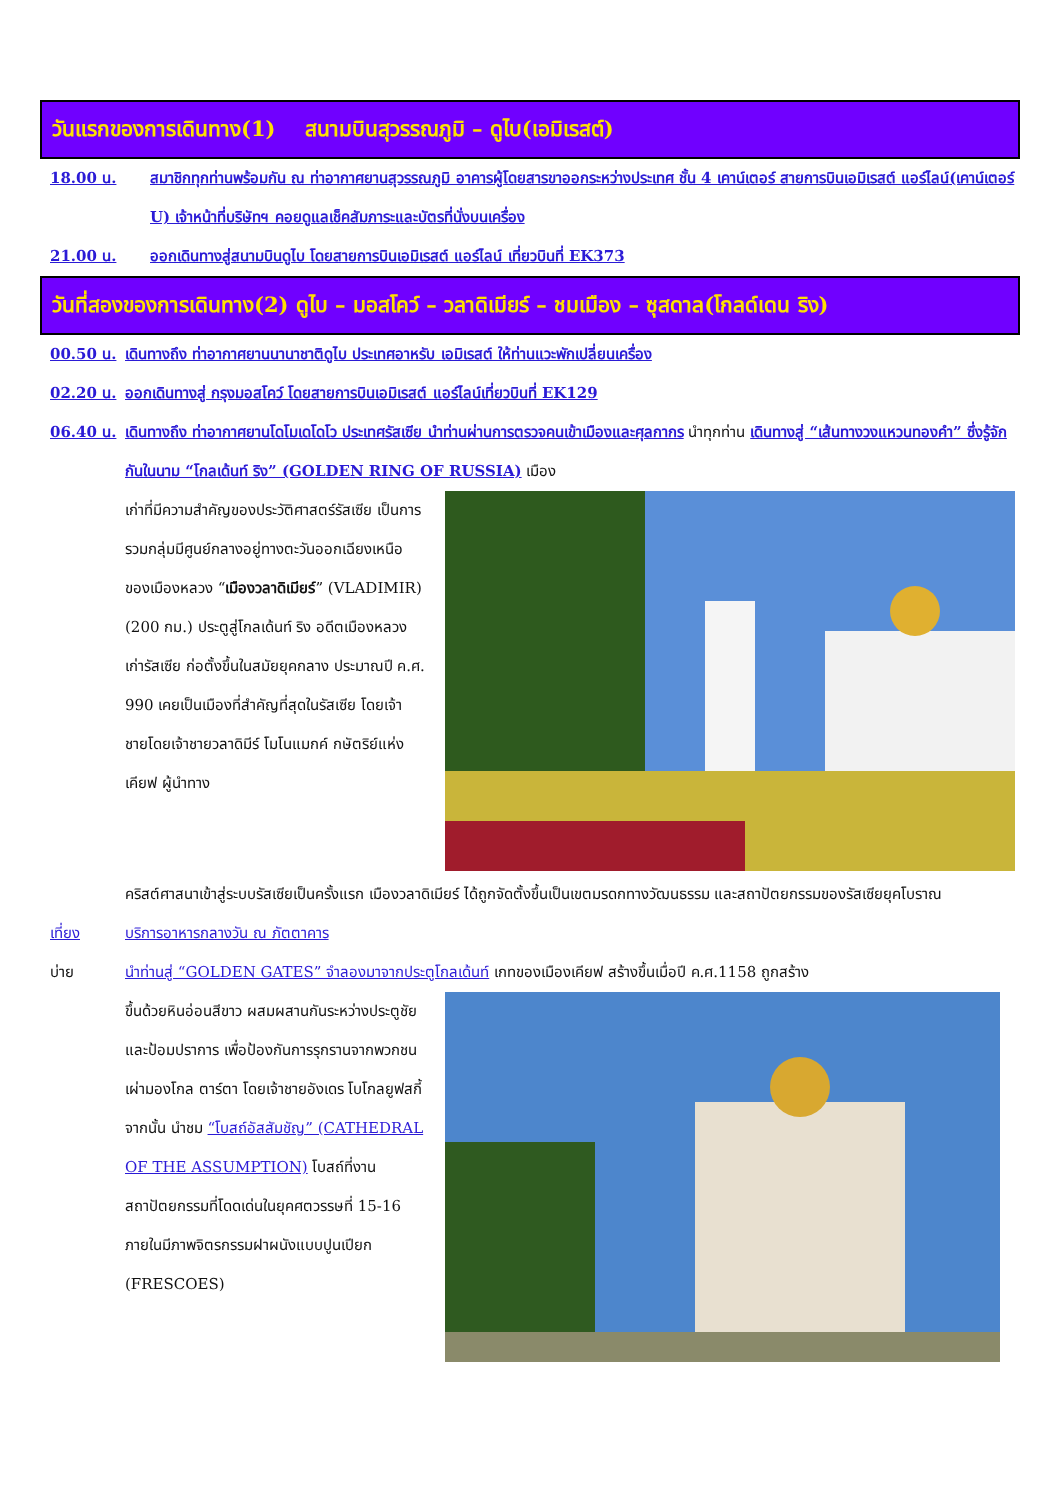วันแรกของการเดินทาง(1) สนามบินสุวรรณภูมิ – ดูไบ(เอมิเรสต์)
18.00 น. สมาชิกทุกท่านพร้อมกัน ณ ท่าอากาศยานสุวรรณภูมิ อาคารผู้โดยสารขาออกระหว่างประเทศ ชั้น 4 เคาน์เตอร์ สายการบินเอมิเรสต์ แอร์ไลน์(เคาน์เตอร์ U) เจ้าหน้าที่บริษัทฯ คอยดูแลเช็คสัมภาระและบัตรที่นั่งบนเครื่อง
21.00 น. ออกเดินทางสู่สนามบินดูไบ โดยสายการบินเอมิเรสต์ แอร์ไลน์ เที่ยวบินที่ EK373
วันที่สองของการเดินทาง(2) ดูไบ – มอสโคว์ – วลาดิเมียร์ – ชมเมือง – ซุสดาล(โกลด์เดน ริง)
00.50 น. เดินทางถึง ท่าอากาศยานนานาชาติดูไบ ประเทศอาหรับ เอมิเรสต์ ให้ท่านแวะพักเปลี่ยนเครื่อง
02.20 น. ออกเดินทางสู่ กรุงมอสโคว์ โดยสายการบินเอมิเรสต์ แอร์ไลน์เที่ยวบินที่ EK129
06.40 น. เดินทางถึง ท่าอากาศยานโดโมเดโดโว ประเทศรัสเซีย นำท่านผ่านการตรวจคนเข้าเมืองและศุลกากร นำทุกท่าน เดินทางสู่ “เส้นทางวงแหวนทองคำ” ซึ่งรู้จักกันในนาม “โกลเด้นท์ ริง” (GOLDEN RING OF RUSSIA) เมือง
เก่าที่มีความสำคัญของประวัติศาสตร์รัสเซีย เป็นการรวมกลุ่มมีศูนย์กลางอยู่ทางตะวันออกเฉียงเหนือของเมืองหลวง “เมืองวลาดิเมียร์” (VLADIMIR)(200 กม.) ประตูสู่โกลเด้นท์ ริง อดีตเมืองหลวงเก่ารัสเซีย ก่อตั้งขึ้นในสมัยยุคกลาง ประมาณปี ค.ศ. 990 เคยเป็นเมืองที่สำคัญที่สุดในรัสเซีย โดยเจ้าชายโดยเจ้าชายวลาดิมีร์ โมโนแมกค์ กษัตริย์แห่งเคียฟ ผู้นำทาง
คริสต์ศาสนาเข้าสู่ระบบรัสเซียเป็นครั้งแรก เมืองวลาดิเมียร์ ได้ถูกจัดตั้งขึ้นเป็นเขตมรดกทางวัฒนธรรม และสถาปัตยกรรมของรัสเซียยุคโบราณ
เที่ยง บริการอาหารกลางวัน ณ ภัตตาคาร
บ่าย นำท่านสู่ “GOLDEN GATES” จำลองมาจากประตูโกลเด้นท์ เกทของเมืองเคียฟ สร้างขึ้นเมื่อปี ค.ศ.1158 ถูกสร้าง
ขึ้นด้วยหินอ่อนสีขาว ผสมผสานกันระหว่างประตูชัยและป้อมปราการ เพื่อป้องกันการรุกรานจากพวกชนเผ่ามองโกล ตาร์ตา โดยเจ้าชายอังเดร โบโกลยูฟสกี้ จากนั้น นำชม “โบสถ์อัสสัมชัญ” (CATHEDRAL OF THE ASSUMPTION) โบสถ์ที่งานสถาปัตยกรรมที่โดดเด่นในยุคศตวรรษที่ 15-16 ภายในมีภาพจิตรกรรมฝาผนังแบบปูนเปียก (FRESCOES)